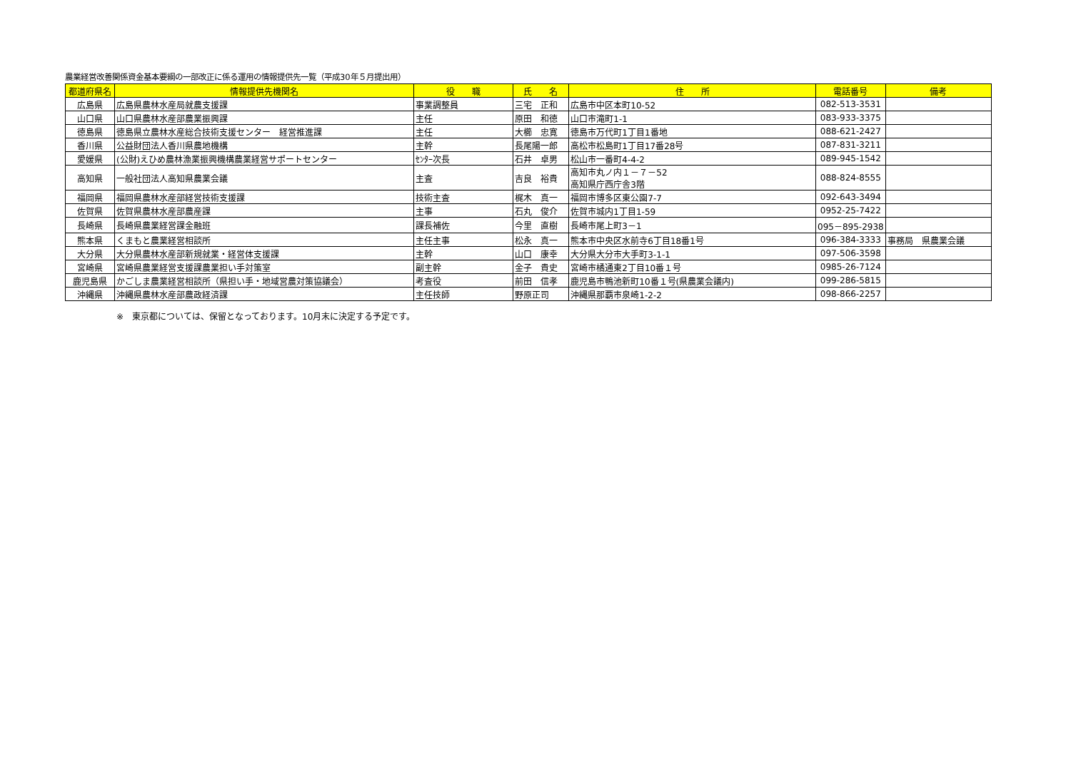農業経営改善関係資金基本要綱の一部改正に係る運用の情報提供先一覧（平成30年５月提出用）
| 都道府県名 | 情報提供先機関名 | 役 職 | 氏 名 | 住 所 | 電話番号 | 備考 |
| --- | --- | --- | --- | --- | --- | --- |
| 広島県 | 広島県農林水産局就農支援課 | 事業調整員 | 三宅 正和 | 広島市中区本町10-52 | 082-513-3531 | |
| 山口県 | 山口県農林水産部農業振興課 | 主任 | 原田 和徳 | 山口市滝町1-1 | 083-933-3375 | |
| 徳島県 | 徳島県立農林水産総合技術支援センター 経営推進課 | 主任 | 大櫛 忠寛 | 徳島市万代町1丁目1番地 | 088-621-2427 | |
| 香川県 | 公益財団法人香川県農地機構 | 主幹 | 長尾陽一郎 | 高松市松島町1丁目17番28号 | 087-831-3211 | |
| 愛媛県 | (公財)えひめ農林漁業振興機構農業経営サポートセンター | ｾﾝﾀｰ次長 | 石井 卓男 | 松山市一番町4-4-2 | 089-945-1542 | |
| 高知県 | 一般社団法人高知県農業会議 | 主査 | 吉良 裕貴 | 高知市丸ノ内１－７－52 高知県庁西庁舎3階 | 088-824-8555 | |
| 福岡県 | 福岡県農林水産部経営技術支援課 | 技術主査 | 梶木 真一 | 福岡市博多区東公園7-7 | 092-643-3494 | |
| 佐賀県 | 佐賀県農林水産部農産課 | 主事 | 石丸 俊介 | 佐賀市城内1丁目1-59 | 0952-25-7422 | |
| 長崎県 | 長崎県農業経営課金融班 | 課長補佐 | 今里 直樹 | 長崎市尾上町3－1 | 095－895-2938 | |
| 熊本県 | くまもと農業経営相談所 | 主任主事 | 松永 真一 | 熊本市中央区水前寺6丁目18番1号 | 096-384-3333 | 事務局 県農業会議 |
| 大分県 | 大分県農林水産部新規就業・経営体支援課 | 主幹 | 山口 康幸 | 大分県大分市大手町3-1-1 | 097-506-3598 | |
| 宮崎県 | 宮崎県農業経営支援課農業担い手対策室 | 副主幹 | 金子 貴史 | 宮崎市橘通東2丁目10番１号 | 0985-26-7124 | |
| 鹿児島県 | かごしま農業経営相談所（県担い手・地域営農対策協議会） | 考査役 | 前田 信孝 | 鹿児島市鴨池新町10番１号(県農業会議内) | 099-286-5815 | |
| 沖縄県 | 沖縄県農林水産部農政経済課 | 主任技師 | 野原正司 | 沖縄県那覇市泉崎1-2-2 | 098-866-2257 | |
※　東京都については、保留となっております。10月末に決定する予定です。